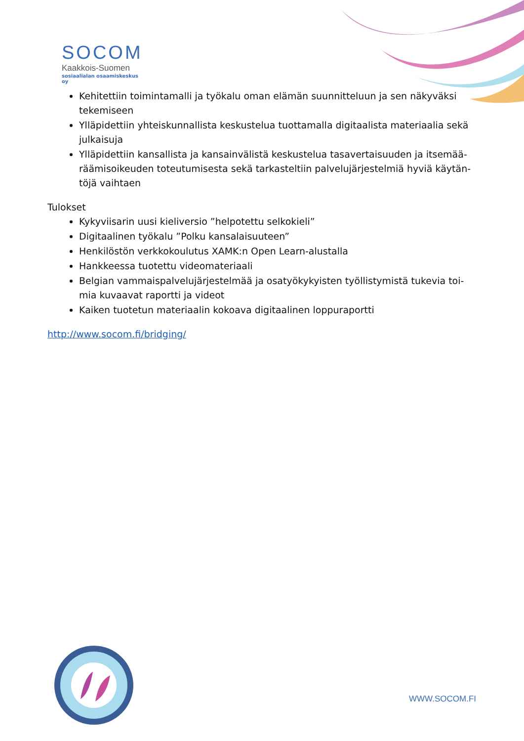SOCOM
Kaakkois-Suomen
sosiaalialan osaamiskeskus oy
Kehitettiin toimintamalli ja työkalu oman elämän suunnitteluun ja sen näkyväksi tekemiseen
Ylläpidettiin yhteiskunnallista keskustelua tuottamalla digitaalista materiaalia sekä julkaisuja
Ylläpidettiin kansallista ja kansainvälistä keskustelua tasavertaisuuden ja itsemää­räämisoikeuden toteutumisesta sekä tarkasteltiin palvelujärjestelmiä hyviä käytän­töjä vaihtaen
Tulokset
Kykyviisarin uusi kieliversio ”helpotettu selkokieli”
Digitaalinen työkalu ”Polku kansalaisuuteen”
Henkilöstön verkkokoulutus XAMK:n Open Learn-alustalla
Hankkeessa tuotettu videomateriaali
Belgian vammaispalvelujärjestelmää ja osatyökykyisten työllistymistä tukevia toi­mia kuvaavat raportti ja videot
Kaiken tuotetun materiaalin kokoava digitaalinen loppuraportti
http://www.socom.fi/bridging/
WWW.SOCOM.FI